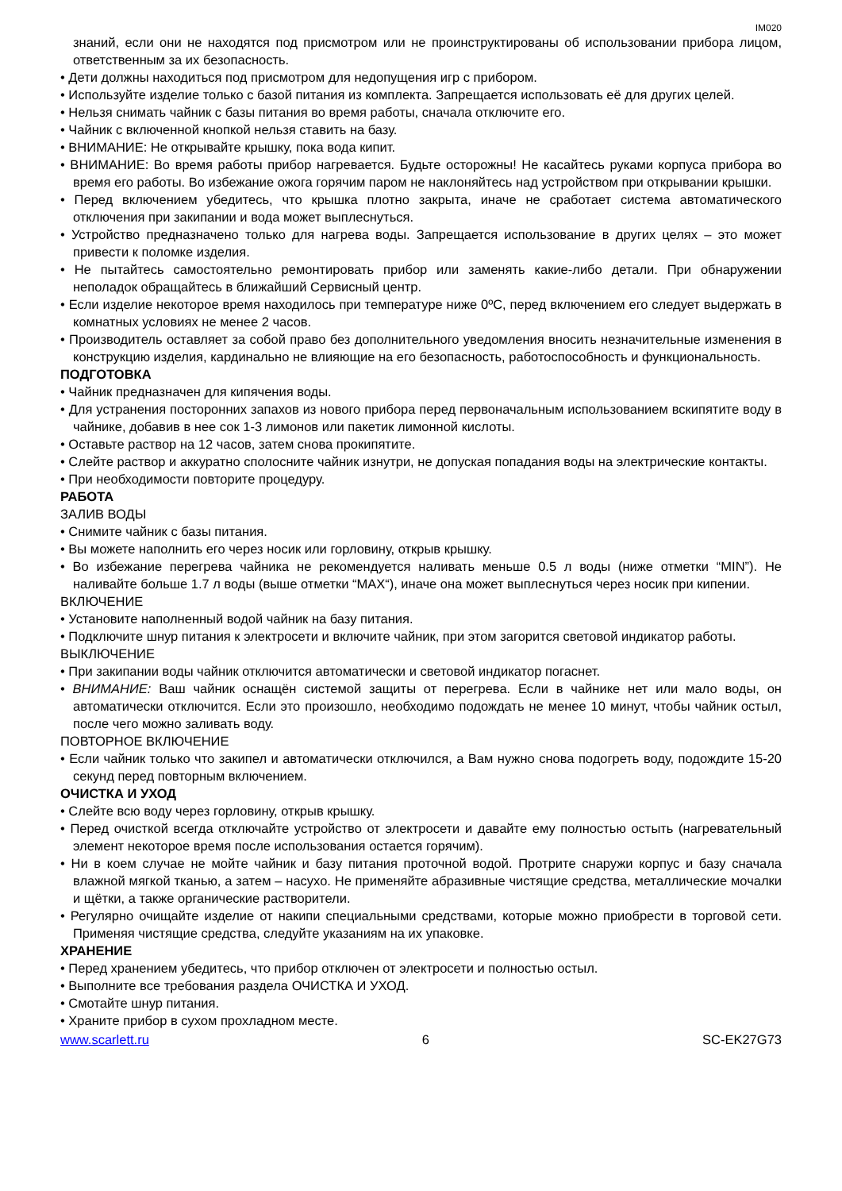IM020
знаний, если они не находятся под присмотром или не проинструктированы об использовании прибора лицом, ответственным за их безопасность.
• Дети должны находиться под присмотром для недопущения игр с прибором.
• Используйте изделие только с базой питания из комплекта. Запрещается использовать её для других целей.
• Нельзя снимать чайник с базы питания во время работы, сначала отключите его.
• Чайник с включенной кнопкой нельзя ставить на базу.
• ВНИМАНИЕ: Не открывайте крышку, пока вода кипит.
• ВНИМАНИЕ: Во время работы прибор нагревается. Будьте осторожны! Не касайтесь руками корпуса прибора во время его работы. Во избежание ожога горячим паром не наклоняйтесь над устройством при открывании крышки.
• Перед включением убедитесь, что крышка плотно закрыта, иначе не сработает система автоматического отключения при закипании и вода может выплеснуться.
• Устройство предназначено только для нагрева воды. Запрещается использование в других целях – это может привести к поломке изделия.
• Не пытайтесь самостоятельно ремонтировать прибор или заменять какие-либо детали. При обнаружении неполадок обращайтесь в ближайший Сервисный центр.
• Если изделие некоторое время находилось при температуре ниже 0ºC, перед включением его следует выдержать в комнатных условиях не менее 2 часов.
• Производитель оставляет за собой право без дополнительного уведомления вносить незначительные изменения в конструкцию изделия, кардинально не влияющие на его безопасность, работоспособность и функциональность.
ПОДГОТОВКА
• Чайник предназначен для кипячения воды.
• Для устранения посторонних запахов из нового прибора перед первоначальным использованием вскипятите воду в чайнике, добавив в нее сок 1-3 лимонов или пакетик лимонной кислоты.
• Оставьте раствор на 12 часов, затем снова прокипятите.
• Слейте раствор и аккуратно сполосните чайник изнутри, не допуская попадания воды на электрические контакты.
• При необходимости повторите процедуру.
РАБОТА
ЗАЛИВ ВОДЫ
• Снимите чайник с базы питания.
• Вы можете наполнить его через носик или горловину, открыв крышку.
• Во избежание перегрева чайника не рекомендуется наливать меньше 0.5 л воды (ниже отметки “MIN”). Не наливайте больше 1.7 л воды (выше отметки “MAX“), иначе она может выплеснуться через носик при кипении.
ВКЛЮЧЕНИЕ
• Установите наполненный водой чайник на базу питания.
• Подключите шнур питания к электросети и включите чайник, при этом загорится световой индикатор работы.
ВЫКЛЮЧЕНИЕ
• При закипании воды чайник отключится автоматически и световой индикатор погаснет.
• ВНИМАНИЕ: Ваш чайник оснащён системой защиты от перегрева. Если в чайнике нет или мало воды, он автоматически отключится. Если это произошло, необходимо подождать не менее 10 минут, чтобы чайник остыл, после чего можно заливать воду.
ПОВТОРНОЕ ВКЛЮЧЕНИЕ
• Если чайник только что закипел и автоматически отключился, а Вам нужно снова подогреть воду, подождите 15-20 секунд перед повторным включением.
ОЧИСТКА И УХОД
• Слейте всю воду через горловину, открыв крышку.
• Перед очисткой всегда отключайте устройство от электросети и давайте ему полностью остыть (нагревательный элемент некоторое время после использования остается горячим).
• Ни в коем случае не мойте чайник и базу питания проточной водой. Протрите снаружи корпус и базу сначала влажной мягкой тканью, а затем – насухо. Не применяйте абразивные чистящие средства, металлические мочалки и щётки, а также органические растворители.
• Регулярно очищайте изделие от накипи специальными средствами, которые можно приобрести в торговой сети. Применяя чистящие средства, следуйте указаниям на их упаковке.
ХРАНЕНИЕ
• Перед хранением убедитесь, что прибор отключен от электросети и полностью остыл.
• Выполните все требования раздела ОЧИСТКА И УХОД.
• Смотайте шнур питания.
• Храните прибор в сухом прохладном месте.
www.scarlett.ru 6 SC-EK27G73